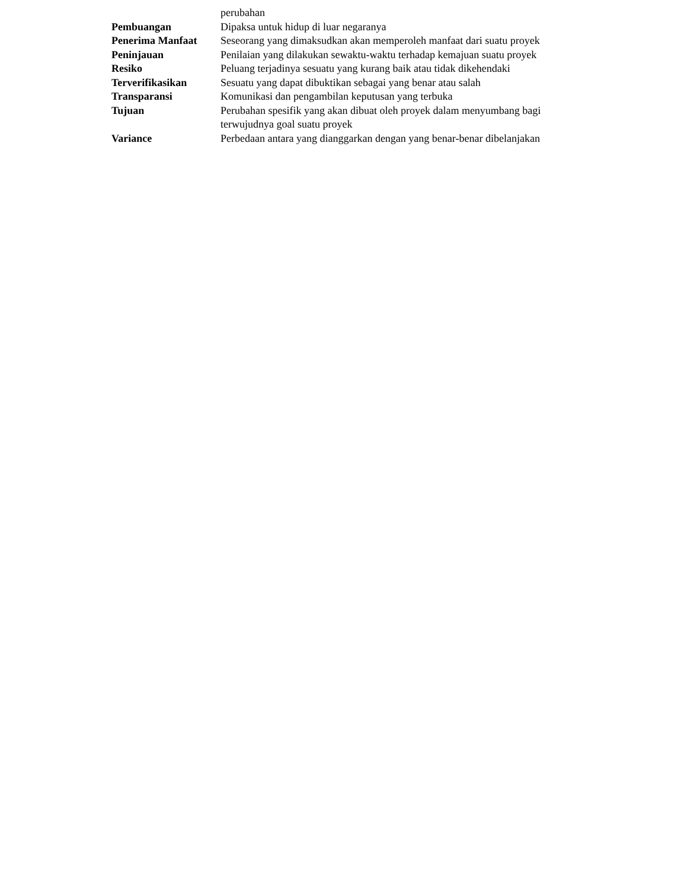| | perubahan |
| Pembuangan | Dipaksa untuk hidup di luar negaranya |
| Penerima Manfaat | Seseorang yang dimaksudkan akan memperoleh manfaat dari suatu proyek |
| Peninjauan | Penilaian yang dilakukan sewaktu-waktu terhadap kemajuan suatu proyek |
| Resiko | Peluang terjadinya sesuatu yang kurang baik atau tidak dikehendaki |
| Terverifikasikan | Sesuatu yang dapat dibuktikan sebagai yang benar atau salah |
| Transparansi | Komunikasi dan pengambilan keputusan yang terbuka |
| Tujuan | Perubahan spesifik yang akan dibuat oleh proyek dalam menyumbang bagi terwujudnya goal suatu proyek |
| Variance | Perbedaan antara yang dianggarkan dengan yang benar-benar dibelanjakan |